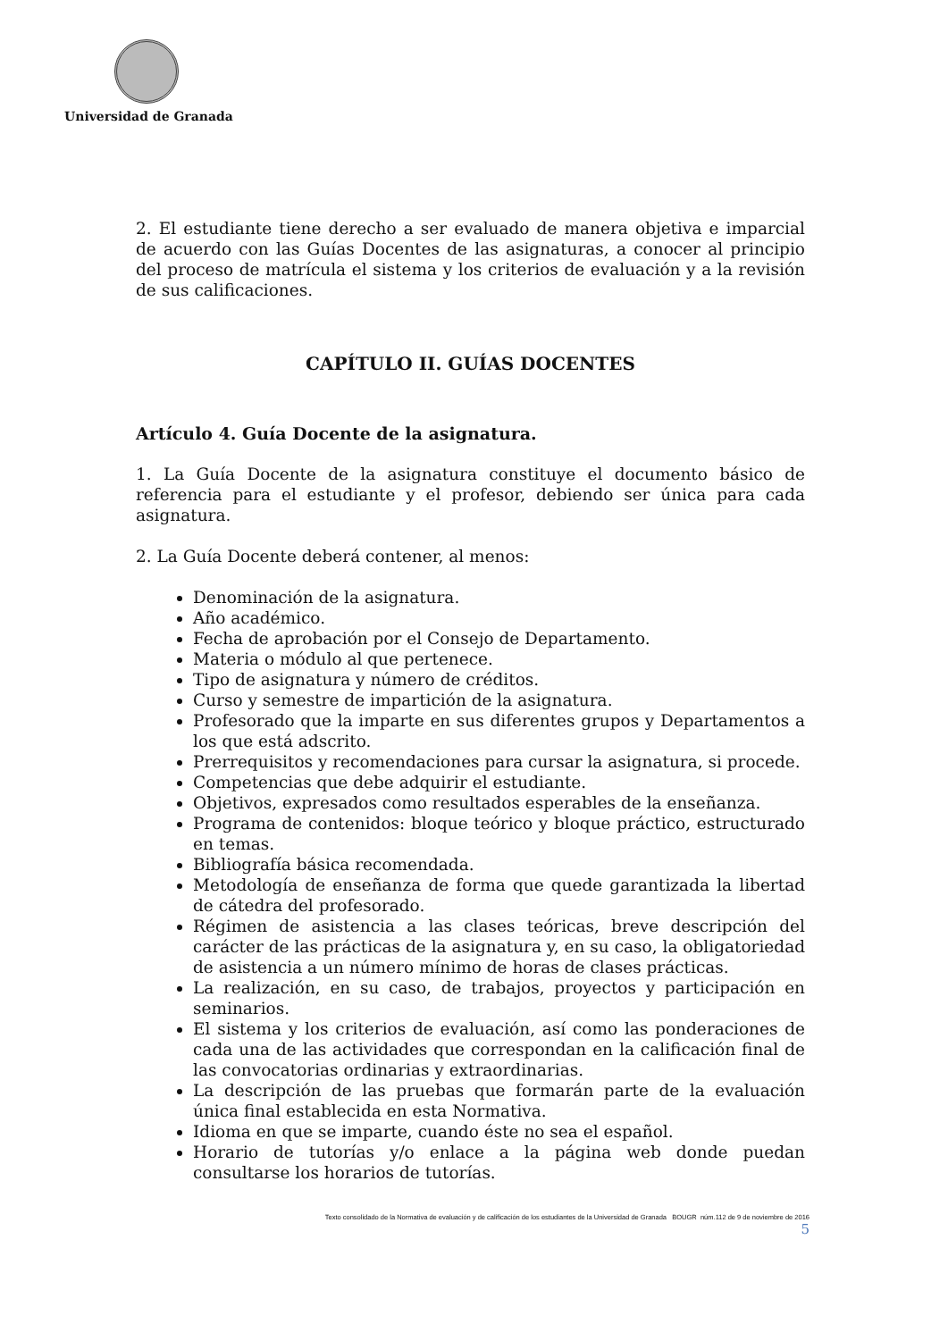Universidad de Granada
2. El estudiante tiene derecho a ser evaluado de manera objetiva e imparcial de acuerdo con las Guías Docentes de las asignaturas, a conocer al principio del proceso de matrícula el sistema y los criterios de evaluación y a la revisión de sus calificaciones.
CAPÍTULO II. GUÍAS DOCENTES
Artículo 4. Guía Docente de la asignatura.
1. La Guía Docente de la asignatura constituye el documento básico de referencia para el estudiante y el profesor, debiendo ser única para cada asignatura.
2. La Guía Docente deberá contener, al menos:
Denominación de la asignatura.
Año académico.
Fecha de aprobación por el Consejo de Departamento.
Materia o módulo al que pertenece.
Tipo de asignatura y número de créditos.
Curso y semestre de impartición de la asignatura.
Profesorado que la imparte en sus diferentes grupos y Departamentos a los que está adscrito.
Prerrequisitos y recomendaciones para cursar la asignatura, si procede.
Competencias que debe adquirir el estudiante.
Objetivos, expresados como resultados esperables de la enseñanza.
Programa de contenidos: bloque teórico y bloque práctico, estructurado en temas.
Bibliografía básica recomendada.
Metodología de enseñanza de forma que quede garantizada la libertad de cátedra del profesorado.
Régimen de asistencia a las clases teóricas, breve descripción del carácter de las prácticas de la asignatura y, en su caso, la obligatoriedad de asistencia a un número mínimo de horas de clases prácticas.
La realización, en su caso, de trabajos, proyectos y participación en seminarios.
El sistema y los criterios de evaluación, así como las ponderaciones de cada una de las actividades que correspondan en la calificación final de las convocatorias ordinarias y extraordinarias.
La descripción de las pruebas que formarán parte de la evaluación única final establecida en esta Normativa.
Idioma en que se imparte, cuando éste no sea el español.
Horario de tutorías y/o enlace a la página web donde puedan consultarse los horarios de tutorías.
Texto consolidado de la Normativa de evaluación y de calificación de los estudiantes de la Universidad de Granada BOUGR núm.112 de 9 de noviembre de 2016
5